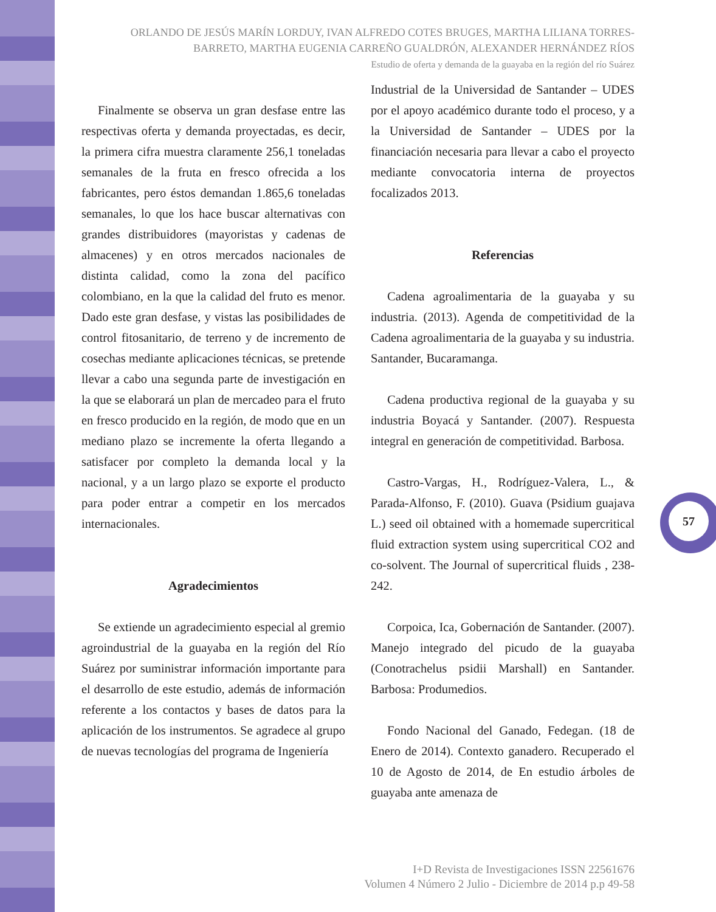ORLANDO DE JESÚS MARÍN LORDUY, IVAN ALFREDO COTES BRUGES, MARTHA LILIANA TORRES-BARRETO, MARTHA EUGENIA CARREÑO GUALDRÓN, ALEXANDER HERNÁNDEZ RÍOS
Estudio de oferta y demanda de la guayaba en la región del río Suárez
Finalmente se observa un gran desfase entre las respectivas oferta y demanda proyectadas, es decir, la primera cifra muestra claramente 256,1 toneladas semanales de la fruta en fresco ofrecida a los fabricantes, pero éstos demandan 1.865,6 toneladas semanales, lo que los hace buscar alternativas con grandes distribuidores (mayoristas y cadenas de almacenes) y en otros mercados nacionales de distinta calidad, como la zona del pacífico colombiano, en la que la calidad del fruto es menor. Dado este gran desfase, y vistas las posibilidades de control fitosanitario, de terreno y de incremento de cosechas mediante aplicaciones técnicas, se pretende llevar a cabo una segunda parte de investigación en la que se elaborará un plan de mercadeo para el fruto en fresco producido en la región, de modo que en un mediano plazo se incremente la oferta llegando a satisfacer por completo la demanda local y la nacional, y a un largo plazo se exporte el producto para poder entrar a competir en los mercados internacionales.
Agradecimientos
Se extiende un agradecimiento especial al gremio agroindustrial de la guayaba en la región del Río Suárez por suministrar información importante para el desarrollo de este estudio, además de información referente a los contactos y bases de datos para la aplicación de los instrumentos. Se agradece al grupo de nuevas tecnologías del programa de Ingeniería
Industrial de la Universidad de Santander – UDES por el apoyo académico durante todo el proceso, y a la Universidad de Santander – UDES por la financiación necesaria para llevar a cabo el proyecto mediante convocatoria interna de proyectos focalizados 2013.
Referencias
Cadena agroalimentaria de la guayaba y su industria. (2013). Agenda de competitividad de la Cadena agroalimentaria de la guayaba y su industria. Santander, Bucaramanga.
Cadena productiva regional de la guayaba y su industria Boyacá y Santander. (2007). Respuesta integral en generación de competitividad. Barbosa.
Castro-Vargas, H., Rodríguez-Valera, L., & Parada-Alfonso, F. (2010). Guava (Psidium guajava L.) seed oil obtained with a homemade supercritical fluid extraction system using supercritical CO2 and co-solvent. The Journal of supercritical fluids , 238-242.
Corpoica, Ica, Gobernación de Santander. (2007). Manejo integrado del picudo de la guayaba (Conotrachelus psidii Marshall) en Santander. Barbosa: Produmedios.
Fondo Nacional del Ganado, Fedegan. (18 de Enero de 2014). Contexto ganadero. Recuperado el 10 de Agosto de 2014, de En estudio árboles de guayaba ante amenaza de
57
I+D Revista de Investigaciones ISSN 22561676
Volumen 4 Número 2 Julio - Diciembre de 2014 p.p 49-58